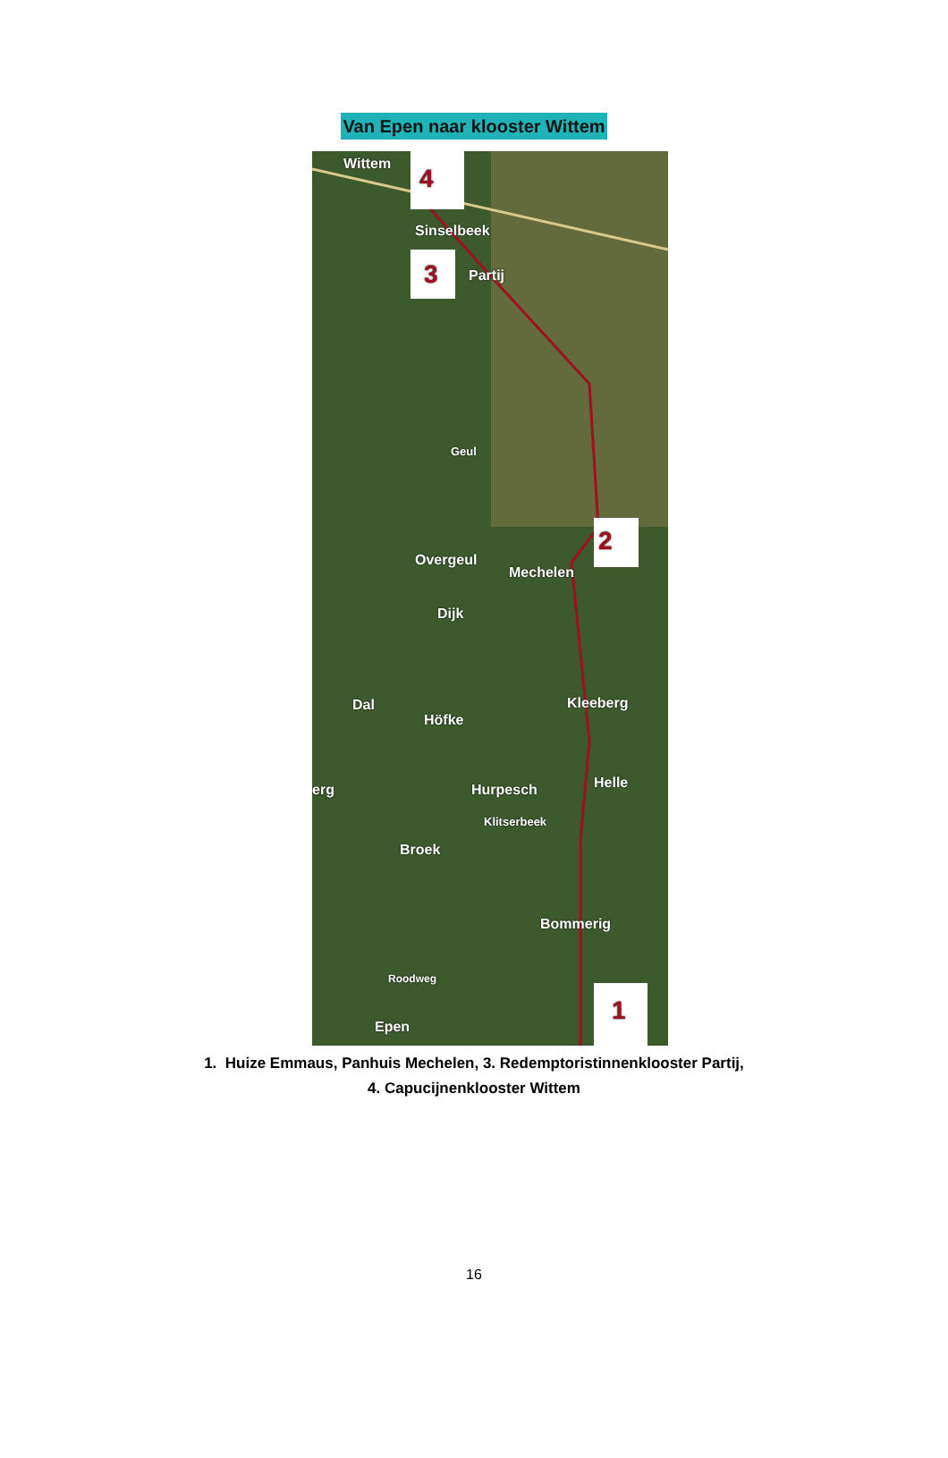Van Epen naar klooster Wittem
Wittem
4
Sinselbeek
3 Partij
Geul
2
Overgeul
Mechelen
Dijk
Dal Kleeberg
Höfke
erg Hurpesch Helle
Klitserbeek
Broek
Bommerig
Roodweg
1
Epen
1. Huize Emmaus, Panhuis Mechelen, 3. Redemptoristinnenklooster Partij,
4. Capucijnenklooster Wittem
16